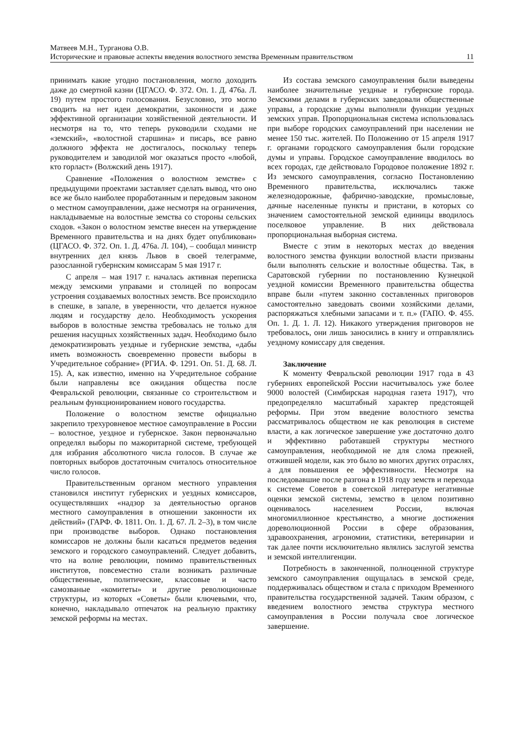Матвеев М.Н., Турганова О.В.
Исторические и правовые аспекты введения волостного земства Временным правительством 11
принимать какие угодно постановления, могло доходить даже до смертной казни (ЦГАСО. Ф. 372. Оп. 1. Д. 476а. Л. 19) путем простого голосования. Безусловно, это могло сводить на нет идеи демократии, законности и даже эффективной организации хозяйственной деятельности. И несмотря на то, что теперь руководили сходами не «земский», «волостной старшина» и писарь, все равно должного эффекта не достигалось, поскольку теперь руководителем и заводилой мог оказаться просто «любой, кто горласт» (Волжский день 1917).
Сравнение «Положения о волостном земстве» с предыдущими проектами заставляет сделать вывод, что оно все же было наиболее проработанным и передовым законом о местном самоуправлении, даже несмотря на ограничения, накладываемые на волостные земства со стороны сельских сходов. «Закон о волостном земстве внесен на утверждение Временного правительства и на днях будет опубликован» (ЦГАСО. Ф. 372. Оп. 1. Д. 476а. Л. 104), – сообщал министр внутренних дел князь Львов в своей телеграмме, разосланной губернским комиссарам 5 мая 1917 г.
С апреля – мая 1917 г. началась активная переписка между земскими управами и столицей по вопросам устроения создаваемых волостных земств. Все происходило в спешке, в запале, в уверенности, что делается нужное людям и государству дело. Необходимость ускорения выборов в волостные земства требовалась не только для решения насущных хозяйственных задач. Необходимо было демократизировать уездные и губернские земства, «дабы иметь возможность своевременно провести выборы в Учредительное собрание» (РГИА. Ф. 1291. Оп. 51. Д. 68. Л. 15). А, как известно, именно на Учредительное собрание были направлены все ожидания общества после Февральской революции, связанные со строительством и реальным функционированием нового государства.
Положение о волостном земстве официально закрепило трехуровневое местное самоуправление в России – волостное, уездное и губернское. Закон первоначально определял выборы по мажоритарной системе, требующей для избрания абсолютного числа голосов. В случае же повторных выборов достаточным считалось относительное число голосов.
Правительственным органом местного управления становился институт губернских и уездных комиссаров, осуществлявших «надзор за деятельностью органов местного самоуправления в отношении законности их действий» (ГАРФ. Ф. 1811. Оп. 1. Д. 67. Л. 2–3), в том числе при производстве выборов. Однако постановления комиссаров не должны были касаться предметов ведения земского и городского самоуправлений. Следует добавить, что на волне революции, помимо правительственных институтов, повсеместно стали возникать различные общественные, политические, классовые и часто самозваные «комитеты» и другие революционные структуры, из которых «Советы» были ключевыми, что, конечно, накладывало отпечаток на реальную практику земской реформы на местах.
Из состава земского самоуправления были выведены наиболее значительные уездные и губернские города. Земскими делами в губернских заведовали общественные управы, а городские думы выполняли функции уездных земских управ. Пропорциональная система использовалась при выборе городских самоуправлений при населении не менее 150 тыс. жителей. По Положению от 15 апреля 1917 г. органами городского самоуправления были городские думы и управы. Городское самоуправление вводилось во всех городах, где действовало Городовое положение 1892 г. Из земского самоуправления, согласно Постановлению Временного правительства, исключались также железнодорожные, фабрично-заводские, промысловые, дачные населенные пункты и пристани, в которых со значением самостоятельной земской единицы вводилось поселковое управление. В них действовала пропорциональная выборная система.
Вместе с этим в некоторых местах до введения волостного земства функции волостной власти призваны были выполнять сельские и волостные общества. Так, в Саратовской губернии по постановлению Кузнецкой уездной комиссии Временного правительства общества вправе были «путем законно составленных приговоров самостоятельно заведовать своими хозяйскими делами, распоряжаться хлебными запасами и т. п.» (ГАПО. Ф. 455. Оп. 1. Д. 1. Л. 12). Никакого утверждения приговоров не требовалось, они лишь заносились в книгу и отправлялись уездному комиссару для сведения.
Заключение
К моменту Февральской революции 1917 года в 43 губерниях европейской России насчитывалось уже более 9000 волостей (Симбирская народная газета 1917), что предопределяло масштабный характер предстоящей реформы. При этом введение волостного земства рассматривалось обществом не как революция в системе власти, а как логическое завершение уже достаточно долго и эффективно работавшей структуры местного самоуправления, необходимой не для слома прежней, отжившей модели, как это было во многих других отраслях, а для повышения ее эффективности. Несмотря на последовавшие после разгона в 1918 году земств и перехода к системе Советов в советской литературе негативные оценки земской системы, земство в целом позитивно оценивалось населением России, включая многомиллионное крестьянство, а многие достижения дореволюционной России в сфере образования, здравоохранения, агрономии, статистики, ветеринарии и так далее почти исключительно являлись заслугой земства и земской интеллигенции.
Потребность в законченной, полноценной структуре земского самоуправления ощущалась в земской среде, поддерживалась обществом и стала с приходом Временного правительства государственной задачей. Таким образом, с введением волостного земства структура местного самоуправления в России получала свое логическое завершение.